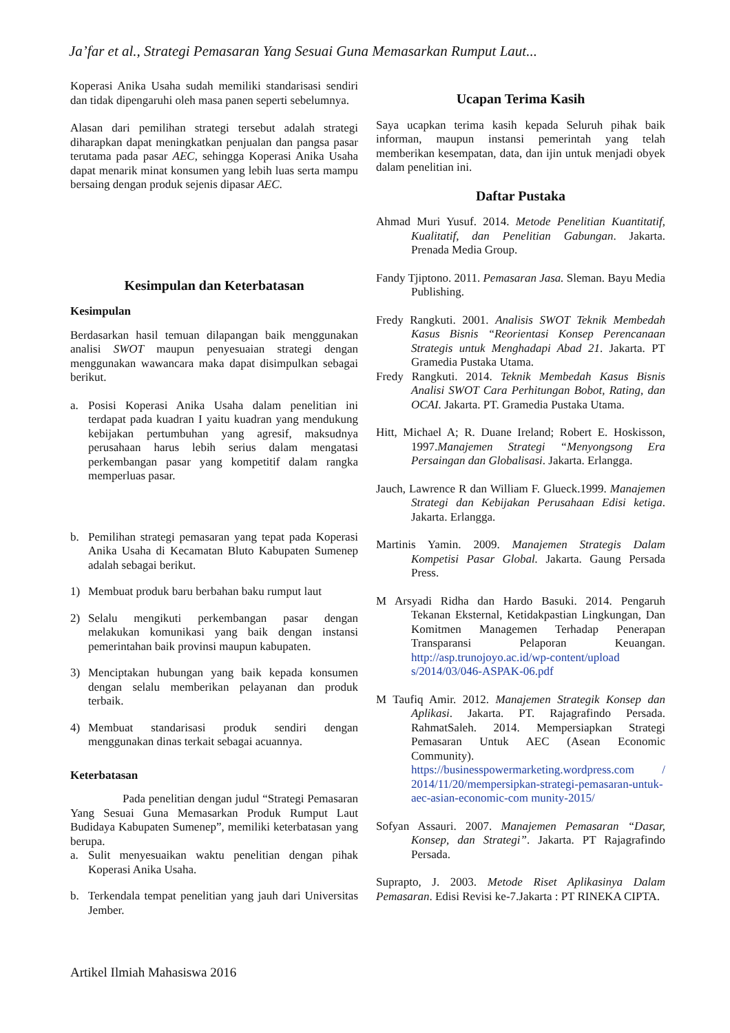Ja’far et al., Strategi Pemasaran Yang Sesuai Guna Memasarkan Rumput Laut...
Koperasi Anika Usaha sudah memiliki standarisasi sendiri dan tidak dipengaruhi oleh masa panen seperti sebelumnya.
Alasan dari pemilihan strategi tersebut adalah strategi diharapkan dapat meningkatkan penjualan dan pangsa pasar terutama pada pasar AEC, sehingga Koperasi Anika Usaha dapat menarik minat konsumen yang lebih luas serta mampu bersaing dengan produk sejenis dipasar AEC.
Kesimpulan dan Keterbatasan
Kesimpulan
Berdasarkan hasil temuan dilapangan baik menggunakan analisi SWOT maupun penyesuaian strategi dengan menggunakan wawancara maka dapat disimpulkan sebagai berikut.
a. Posisi Koperasi Anika Usaha dalam penelitian ini terdapat pada kuadran I yaitu kuadran yang mendukung kebijakan pertumbuhan yang agresif, maksudnya perusahaan harus lebih serius dalam mengatasi perkembangan pasar yang kompetitif dalam rangka memperluas pasar.
b. Pemilihan strategi pemasaran yang tepat pada Koperasi Anika Usaha di Kecamatan Bluto Kabupaten Sumenep adalah sebagai berikut.
1) Membuat produk baru berbahan baku rumput laut
2) Selalu mengikuti perkembangan pasar dengan melakukan komunikasi yang baik dengan instansi pemerintahan baik provinsi maupun kabupaten.
3) Menciptakan hubungan yang baik kepada konsumen dengan selalu memberikan pelayanan dan produk terbaik.
4) Membuat standarisasi produk sendiri dengan menggunakan dinas terkait sebagai acuannya.
Keterbatasan
Pada penelitian dengan judul “Strategi Pemasaran Yang Sesuai Guna Memasarkan Produk Rumput Laut Budidaya Kabupaten Sumenep”, memiliki keterbatasan yang berupa.
a. Sulit menyesuaikan waktu penelitian dengan pihak Koperasi Anika Usaha.
b. Terkendala tempat penelitian yang jauh dari Universitas Jember.
Ucapan Terima Kasih
Saya ucapkan terima kasih kepada Seluruh pihak baik informan, maupun instansi pemerintah yang telah memberikan kesempatan, data, dan ijin untuk menjadi obyek dalam penelitian ini.
Daftar Pustaka
Ahmad Muri Yusuf. 2014. Metode Penelitian Kuantitatif, Kualitatif, dan Penelitian Gabungan. Jakarta. Prenada Media Group.
Fandy Tjiptono. 2011. Pemasaran Jasa. Sleman. Bayu Media Publishing.
Fredy Rangkuti. 2001. Analisis SWOT Teknik Membedah Kasus Bisnis “Reorientasi Konsep Perencanaan Strategis untuk Menghadapi Abad 21. Jakarta. PT Gramedia Pustaka Utama.
Fredy Rangkuti. 2014. Teknik Membedah Kasus Bisnis Analisi SWOT Cara Perhitungan Bobot, Rating, dan OCAI. Jakarta. PT. Gramedia Pustaka Utama.
Hitt, Michael A; R. Duane Ireland; Robert E. Hoskisson, 1997.Manajemen Strategi “Menyongsong Era Persaingan dan Globalisasi. Jakarta. Erlangga.
Jauch, Lawrence R dan William F. Glueck.1999. Manajemen Strategi dan Kebijakan Perusahaan Edisi ketiga. Jakarta. Erlangga.
Martinis Yamin. 2009. Manajemen Strategis Dalam Kompetisi Pasar Global. Jakarta. Gaung Persada Press.
M Arsyadi Ridha dan Hardo Basuki. 2014. Pengaruh Tekanan Eksternal, Ketidakpastian Lingkungan, Dan Komitmen Managemen Terhadap Penerapan Transparansi Pelaporan Keuangan. http://asp.trunojoyo.ac.id/wp-content/upload s/2014/03/046-ASPAK-06.pdf
M Taufiq Amir. 2012. Manajemen Strategik Konsep dan Aplikasi. Jakarta. PT. Rajagrafindo Persada. RahmatSaleh. 2014. Mempersiapkan Strategi Pemasaran Untuk AEC (Asean Economic Community). https://businesspowermarketing.wordpress.com / 2014/11/20/mempersipkan-strategi-pemasaran-untuk-aec-asian-economic-com munity-2015/
Sofyan Assauri. 2007. Manajemen Pemasaran “Dasar, Konsep, dan Strategi”. Jakarta. PT Rajagrafindo Persada.
Suprapto, J. 2003. Metode Riset Aplikasinya Dalam Pemasaran. Edisi Revisi ke-7.Jakarta : PT RINEKA CIPTA.
Artikel Ilmiah Mahasiswa 2016